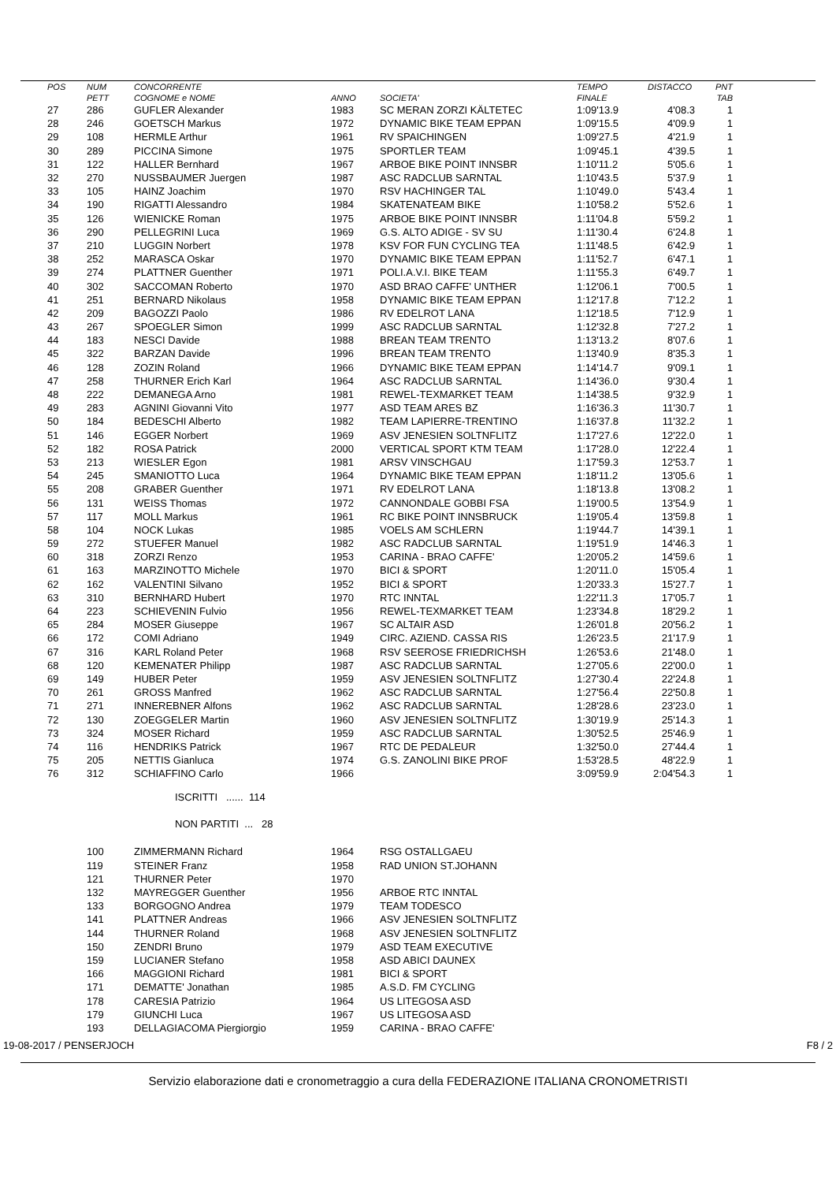| POS | NUM | CONCORRENTE | | | TEMPO | DISTACCO | PNT |
| --- | --- | --- | --- | --- | --- | --- | --- |
| | PETT | COGNOME e NOME | ANNO | SOCIETA' | FINALE | | TAB |
| 27 | 286 | GUFLER Alexander | 1983 | SC MERAN ZORZI KÄLTETEC | 1:09'13.9 | 4'08.3 | 1 |
| 28 | 246 | GOETSCH Markus | 1972 | DYNAMIC BIKE TEAM EPPAN | 1:09'15.5 | 4'09.9 | 1 |
| 29 | 108 | HERMLE Arthur | 1961 | RV SPAICHINGEN | 1:09'27.5 | 4'21.9 | 1 |
| 30 | 289 | PICCINA Simone | 1975 | SPORTLER TEAM | 1:09'45.1 | 4'39.5 | 1 |
| 31 | 122 | HALLER Bernhard | 1967 | ARBOE BIKE POINT INNSBR | 1:10'11.2 | 5'05.6 | 1 |
| 32 | 270 | NUSSBAUMER Juergen | 1987 | ASC RADCLUB SARNTAL | 1:10'43.5 | 5'37.9 | 1 |
| 33 | 105 | HAINZ Joachim | 1970 | RSV HACHINGER TAL | 1:10'49.0 | 5'43.4 | 1 |
| 34 | 190 | RIGATTI Alessandro | 1984 | SKATENATEAM BIKE | 1:10'58.2 | 5'52.6 | 1 |
| 35 | 126 | WIENICKE Roman | 1975 | ARBOE BIKE POINT INNSBR | 1:11'04.8 | 5'59.2 | 1 |
| 36 | 290 | PELLEGRINI Luca | 1969 | G.S. ALTO ADIGE - SV SU | 1:11'30.4 | 6'24.8 | 1 |
| 37 | 210 | LUGGIN Norbert | 1978 | KSV FOR FUN CYCLING TEA | 1:11'48.5 | 6'42.9 | 1 |
| 38 | 252 | MARASCA Oskar | 1970 | DYNAMIC BIKE TEAM EPPAN | 1:11'52.7 | 6'47.1 | 1 |
| 39 | 274 | PLATTNER Guenther | 1971 | POLI.A.V.I. BIKE TEAM | 1:11'55.3 | 6'49.7 | 1 |
| 40 | 302 | SACCOMAN Roberto | 1970 | ASD BRAO CAFFE' UNTHER | 1:12'06.1 | 7'00.5 | 1 |
| 41 | 251 | BERNARD Nikolaus | 1958 | DYNAMIC BIKE TEAM EPPAN | 1:12'17.8 | 7'12.2 | 1 |
| 42 | 209 | BAGOZZI Paolo | 1986 | RV EDELROT LANA | 1:12'18.5 | 7'12.9 | 1 |
| 43 | 267 | SPOEGLER Simon | 1999 | ASC RADCLUB SARNTAL | 1:12'32.8 | 7'27.2 | 1 |
| 44 | 183 | NESCI Davide | 1988 | BREAN TEAM TRENTO | 1:13'13.2 | 8'07.6 | 1 |
| 45 | 322 | BARZAN Davide | 1996 | BREAN TEAM TRENTO | 1:13'40.9 | 8'35.3 | 1 |
| 46 | 128 | ZOZIN Roland | 1966 | DYNAMIC BIKE TEAM EPPAN | 1:14'14.7 | 9'09.1 | 1 |
| 47 | 258 | THURNER Erich Karl | 1964 | ASC RADCLUB SARNTAL | 1:14'36.0 | 9'30.4 | 1 |
| 48 | 222 | DEMANEGA Arno | 1981 | REWEL-TEXMARKET TEAM | 1:14'38.5 | 9'32.9 | 1 |
| 49 | 283 | AGNINI Giovanni Vito | 1977 | ASD TEAM ARES BZ | 1:16'36.3 | 11'30.7 | 1 |
| 50 | 184 | BEDESCHI Alberto | 1982 | TEAM LAPIERRE-TRENTINO | 1:16'37.8 | 11'32.2 | 1 |
| 51 | 146 | EGGER Norbert | 1969 | ASV JENESIEN SOLTNFLITZ | 1:17'27.6 | 12'22.0 | 1 |
| 52 | 182 | ROSA Patrick | 2000 | VERTICAL SPORT KTM TEAM | 1:17'28.0 | 12'22.4 | 1 |
| 53 | 213 | WIESLER Egon | 1981 | ARSV VINSCHGAU | 1:17'59.3 | 12'53.7 | 1 |
| 54 | 245 | SMANIOTTO Luca | 1964 | DYNAMIC BIKE TEAM EPPAN | 1:18'11.2 | 13'05.6 | 1 |
| 55 | 208 | GRABER Guenther | 1971 | RV EDELROT LANA | 1:18'13.8 | 13'08.2 | 1 |
| 56 | 131 | WEISS Thomas | 1972 | CANNONDALE GOBBI FSA | 1:19'00.5 | 13'54.9 | 1 |
| 57 | 117 | MOLL Markus | 1961 | RC BIKE POINT INNSBRUCK | 1:19'05.4 | 13'59.8 | 1 |
| 58 | 104 | NOCK Lukas | 1985 | VOELS AM SCHLERN | 1:19'44.7 | 14'39.1 | 1 |
| 59 | 272 | STUEFER Manuel | 1982 | ASC RADCLUB SARNTAL | 1:19'51.9 | 14'46.3 | 1 |
| 60 | 318 | ZORZI Renzo | 1953 | CARINA - BRAO CAFFE' | 1:20'05.2 | 14'59.6 | 1 |
| 61 | 163 | MARZINOTTO Michele | 1970 | BICI & SPORT | 1:20'11.0 | 15'05.4 | 1 |
| 62 | 162 | VALENTINI Silvano | 1952 | BICI & SPORT | 1:20'33.3 | 15'27.7 | 1 |
| 63 | 310 | BERNHARD Hubert | 1970 | RTC INNTAL | 1:22'11.3 | 17'05.7 | 1 |
| 64 | 223 | SCHIEVENIN Fulvio | 1956 | REWEL-TEXMARKET TEAM | 1:23'34.8 | 18'29.2 | 1 |
| 65 | 284 | MOSER Giuseppe | 1967 | SC ALTAIR ASD | 1:26'01.8 | 20'56.2 | 1 |
| 66 | 172 | COMI Adriano | 1949 | CIRC. AZIEND. CASSA RIS | 1:26'23.5 | 21'17.9 | 1 |
| 67 | 316 | KARL Roland Peter | 1968 | RSV SEEROSE FRIEDRICHSH | 1:26'53.6 | 21'48.0 | 1 |
| 68 | 120 | KEMENATER Philipp | 1987 | ASC RADCLUB SARNTAL | 1:27'05.6 | 22'00.0 | 1 |
| 69 | 149 | HUBER Peter | 1959 | ASV JENESIEN SOLTNFLITZ | 1:27'30.4 | 22'24.8 | 1 |
| 70 | 261 | GROSS Manfred | 1962 | ASC RADCLUB SARNTAL | 1:27'56.4 | 22'50.8 | 1 |
| 71 | 271 | INNEREBNER Alfons | 1962 | ASC RADCLUB SARNTAL | 1:28'28.6 | 23'23.0 | 1 |
| 72 | 130 | ZOEGGELER Martin | 1960 | ASV JENESIEN SOLTNFLITZ | 1:30'19.9 | 25'14.3 | 1 |
| 73 | 324 | MOSER Richard | 1959 | ASC RADCLUB SARNTAL | 1:30'52.5 | 25'46.9 | 1 |
| 74 | 116 | HENDRIKS Patrick | 1967 | RTC DE PEDALEUR | 1:32'50.0 | 27'44.4 | 1 |
| 75 | 205 | NETTIS Gianluca | 1974 | G.S. ZANOLINI BIKE PROF | 1:53'28.5 | 48'22.9 | 1 |
| 76 | 312 | SCHIAFFINO Carlo | 1966 | | 3:09'59.9 | 2:04'54.3 | 1 |
ISCRITTI ...... 114
NON PARTITI ... 28
| | 100 | ZIMMERMANN Richard | 1964 | RSG OSTALLGAEU |
| | 119 | STEINER Franz | 1958 | RAD UNION ST.JOHANN |
| | 121 | THURNER Peter | 1970 | |
| | 132 | MAYREGGER Guenther | 1956 | ARBOE RTC INNTAL |
| | 133 | BORGOGNO Andrea | 1979 | TEAM TODESCO |
| | 141 | PLATTNER Andreas | 1966 | ASV JENESIEN SOLTNFLITZ |
| | 144 | THURNER Roland | 1968 | ASV JENESIEN SOLTNFLITZ |
| | 150 | ZENDRI Bruno | 1979 | ASD TEAM EXECUTIVE |
| | 159 | LUCIANER Stefano | 1958 | ASD ABICI DAUNEX |
| | 166 | MAGGIONI Richard | 1981 | BICI & SPORT |
| | 171 | DEMATTE' Jonathan | 1985 | A.S.D. FM CYCLING |
| | 178 | CARESIA Patrizio | 1964 | US LITEGOSA ASD |
| | 179 | GIUNCHI Luca | 1967 | US LITEGOSA ASD |
| | 193 | DELLAGIACOMA Piergiorgio | 1959 | CARINA - BRAO CAFFE' |
19-08-2017 / PENSERJOCH F8 / 2
Servizio elaborazione dati e cronometraggio a cura della FEDERAZIONE ITALIANA CRONOMETRISTI